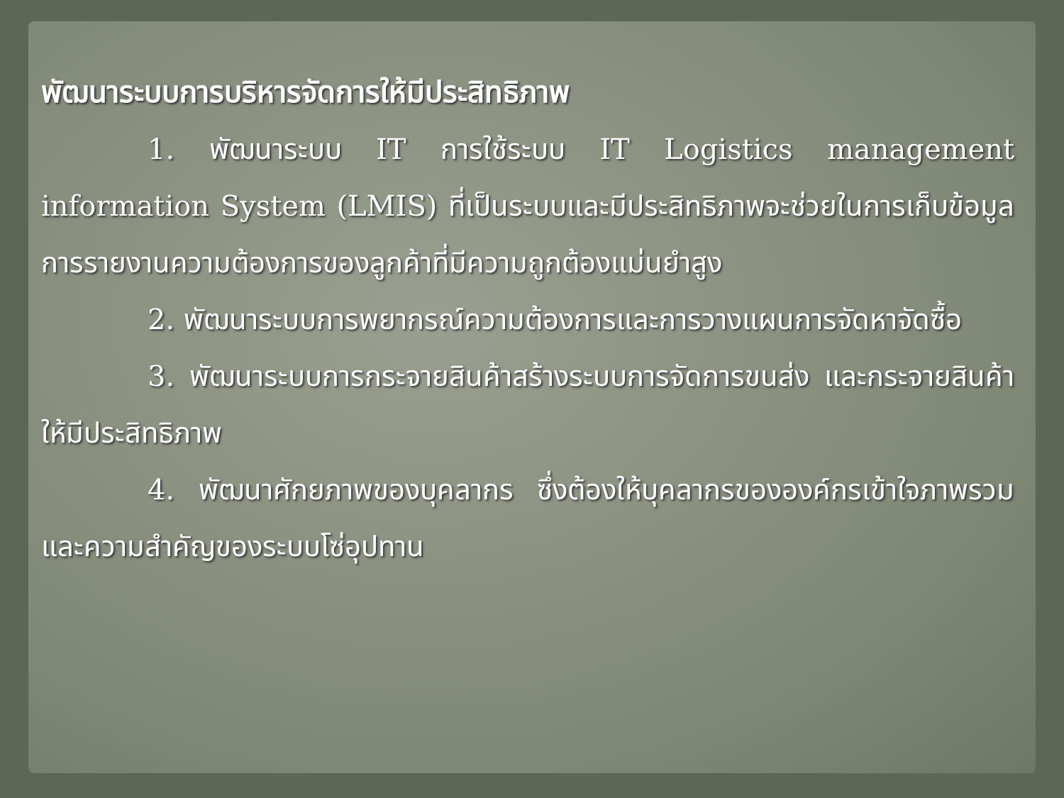พัฒนาระบบการบริหารจัดการให้มีประสิทธิภาพ
1. พัฒนาระบบ IT การใช้ระบบ IT Logistics management information System (LMIS) ที่เป็นระบบและมีประสิทธิภาพจะช่วยในการเก็บข้อมูลการรายงานความต้องการของลูกค้าที่มีความถูกต้องแม่นยำสูง
2. พัฒนาระบบการพยากรณ์ความต้องการและการวางแผนการจัดหาจัดซื้อ
3. พัฒนาระบบการกระจายสินค้าสร้างระบบการจัดการขนส่ง และกระจายสินค้าให้มีประสิทธิภาพ
4. พัฒนาศักยภาพของบุคลากร ซึ่งต้องให้บุคลากรขององค์กรเข้าใจภาพรวมและความสำคัญของระบบโซ่อุปทาน